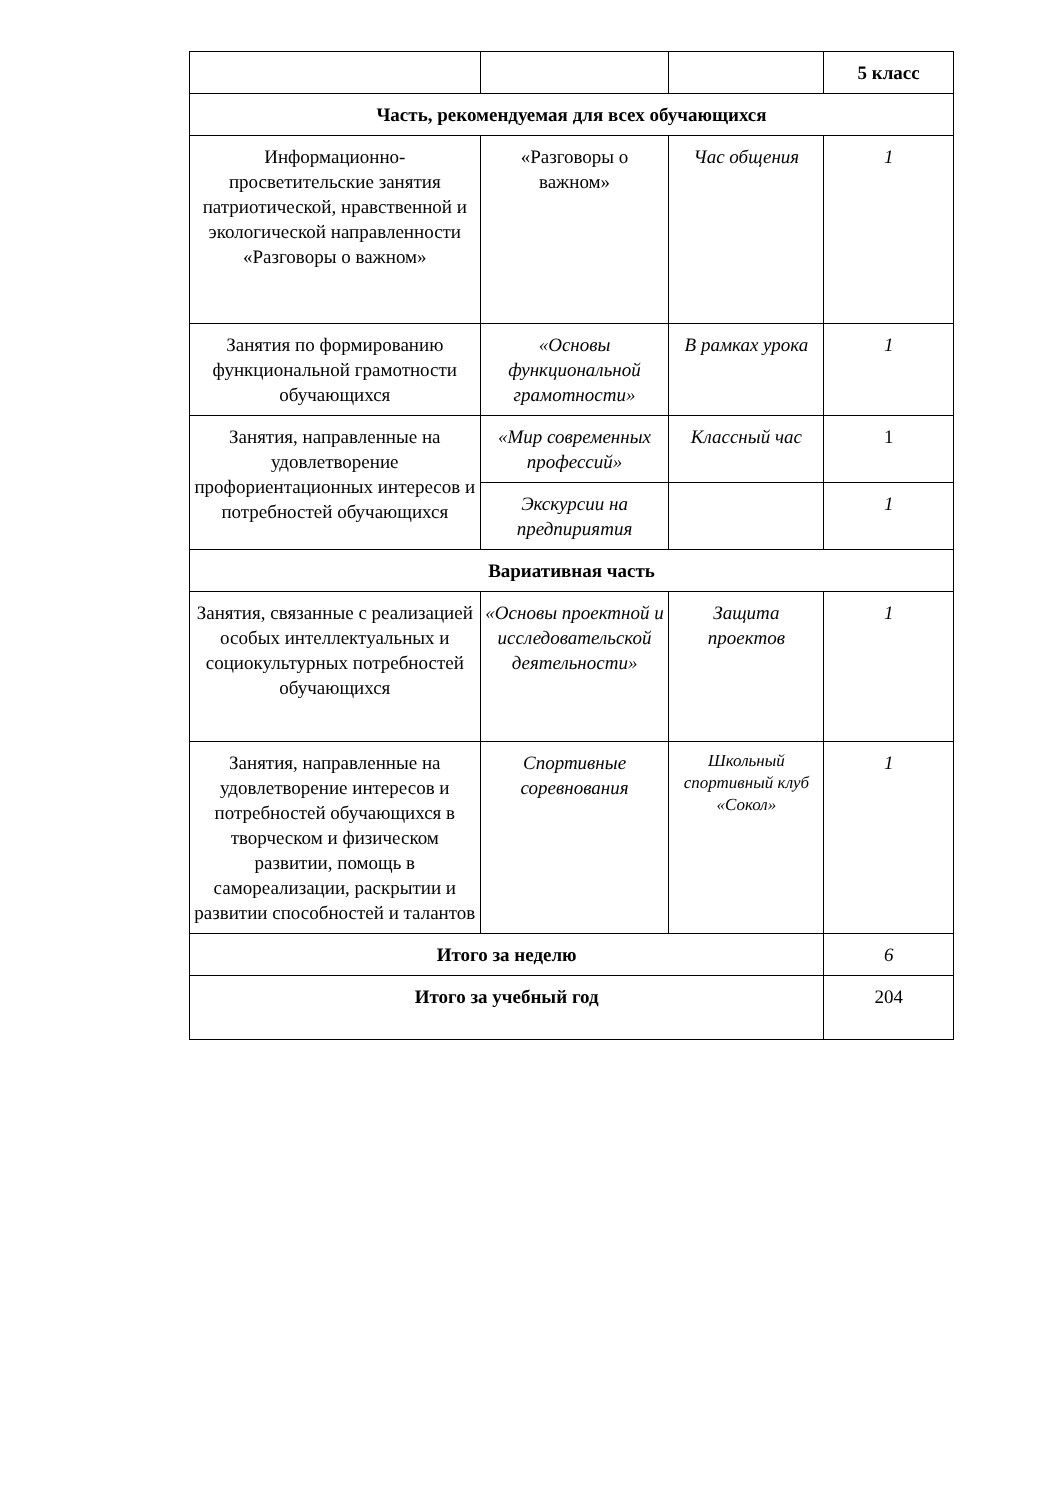| | | | 5 класс |
| Часть, рекомендуемая для всех обучающихся | | | |
| Информационно-просветительские занятия патриотической, нравственной и экологической направленности «Разговоры о важном» | «Разговоры о важном» | Час общения | 1 |
| Занятия по формированию функциональной грамотности обучающихся | «Основы функциональной грамотности» | В рамках урока | 1 |
| Занятия, направленные на удовлетворение профориентационных интересов и потребностей обучающихся | «Мир современных профессий» | Классный час | 1 |
| | Экскурсии на предпириятия | | 1 |
| Вариативная часть | | | |
| Занятия, связанные с реализацией особых интеллектуальных и социокультурных потребностей обучающихся | «Основы проектной и исследовательской деятельности» | Защита проектов | 1 |
| Занятия, направленные на удовлетворение интересов и потребностей обучающихся в творческом и физическом развитии, помощь в самореализации, раскрытии и развитии способностей и талантов | Спортивные соревнования | Школьный спортивный клуб «Сокол» | 1 |
| Итого за неделю | | | 6 |
| Итого за учебный год | | | 204 |